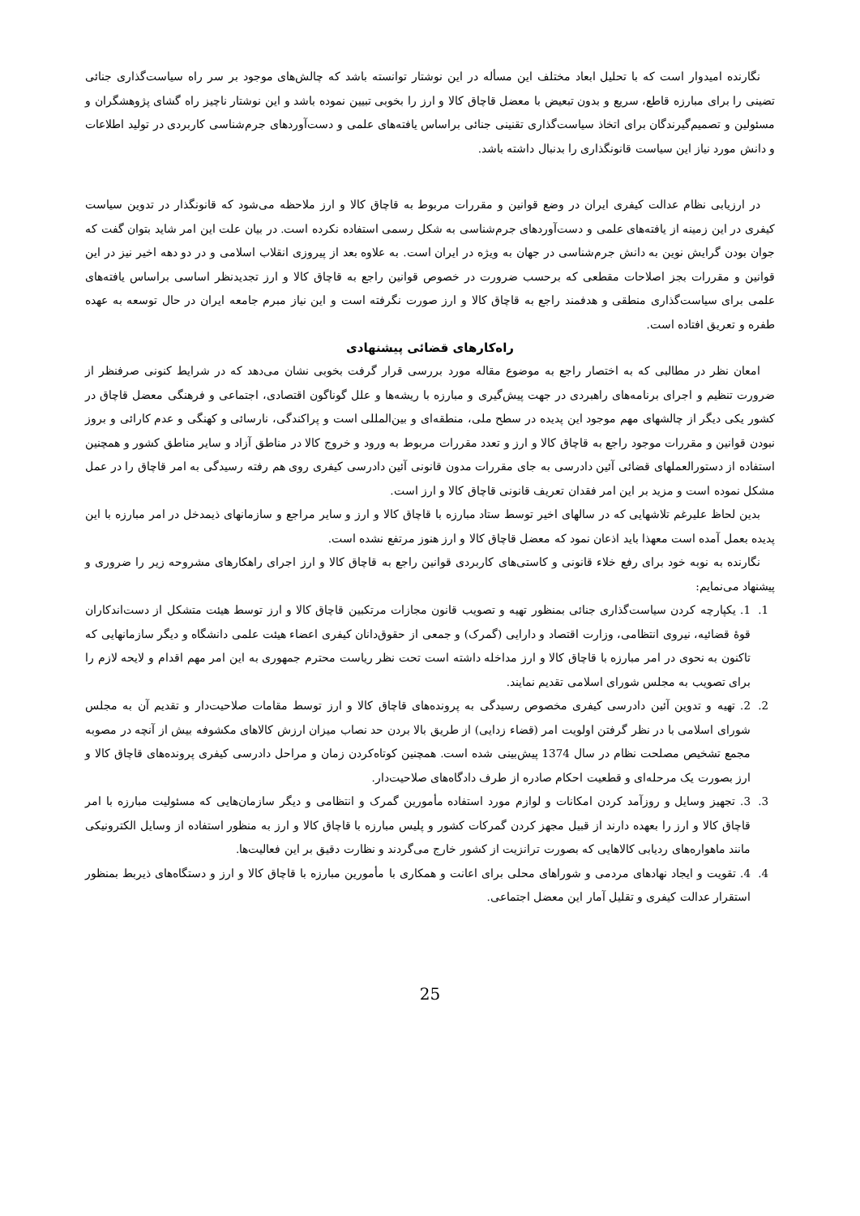نگارنده امیدوار است که با تحلیل ابعاد مختلف این مسأله در این نوشتار توانسته باشد که چالش‌های موجود بر سر راه سیاست‌گذاری جنائی تضینی را برای مبارزه قاطع، سریع و بدون تبعیض با معضل قاچاق کالا و ارز را بخوبی تبیین نموده باشد و این نوشتار ناچیز راه گشای پژوهشگران و مسئولین و تصمیم‌گیرندگان برای اتخاذ سیاست‌گذاری تقنینی جنائی براساس یافته‌های علمی و دست‌آوردهای جرم‌شناسی کاربردی در تولید اطلاعات و دانش مورد نیاز این سیاست قانونگذاری را بدنبال داشته باشد.
در ارزیابی نظام عدالت کیفری ایران در وضع قوانین و مقررات مربوط به قاچاق کالا و ارز ملاحظه می‌شود که قانونگذار در تدوین سیاست کیفری در این زمینه از یافته‌های علمی و دست‌آوردهای جرم‌شناسی به شکل رسمی استفاده نکرده است. در بیان علت این امر شاید بتوان گفت که جوان بودن گرایش نوین به دانش جرم‌شناسی در جهان به ویژه در ایران است. به علاوه بعد از پیروزی انقلاب اسلامی و در دو دهه اخیر نیز در این قوانین و مقررات بجز اصلاحات مقطعی که برحسب ضرورت در خصوص قوانین راجع به قاچاق کالا و ارز تجدیدنظر اساسی براساس یافته‌های علمی برای سیاست‌گذاری منطقی و هدفمند راجع به قاچاق کالا و ارز صورت نگرفته است و این نیاز مبرم جامعه ایران در حال توسعه به عهده طفره و تعریق افتاده است.
راه‌کارهای قضائی پیشنهادی
امعان نظر در مطالبی که به اختصار راجع به موضوع مقاله مورد بررسی قرار گرفت بخوبی نشان می‌دهد که در شرایط کنونی صرفنظر از ضرورت تنظیم و اجرای برنامه‌های راهبردی در جهت پیش‌گیری و مبارزه با ریشه‌ها و علل گوناگون اقتصادی، اجتماعی و فرهنگی معضل قاچاق در کشور یکی دیگر از چالشهای مهم موجود این پدیده در سطح ملی، منطقه‌ای و بین‌المللی است و پراکندگی، نارسائی و کهنگی و عدم کارائی و بروز نبودن قوانین و مقررات موجود راجع به قاچاق کالا و ارز و تعدد مقررات مربوط به ورود و خروج کالا در مناطق آزاد و سایر مناطق کشور و همچنین استفاده از دستورالعملهای قضائی آئین دادرسی به جای مقررات مدون قانونی آئین دادرسی کیفری روی هم رفته رسیدگی به امر قاچاق را در عمل مشکل نموده است و مزید بر این امر فقدان تعریف قانونی قاچاق کالا و ارز است.
بدین لحاظ علیرغم تلاشهایی که در سالهای اخیر توسط ستاد مبارزه با قاچاق کالا و ارز و سایر مراجع و سازمانهای ذیمدخل در امر مبارزه با این پدیده بعمل آمده است معهذا باید اذعان نمود که معضل قاچاق کالا و ارز هنوز مرتفع نشده است.
نگارنده به نوبه خود برای رفع خلاء قانونی و کاستی‌های کاربردی قوانین راجع به قاچاق کالا و ارز اجرای راهکارهای مشروحه زیر را ضروری و پیشنهاد می‌نمایم:
1. 1. یکپارچه کردن سیاست‌گذاری جنائی بمنظور تهیه و تصویب قانون مجازات مرتکبین قاچاق کالا و ارز توسط هیئت متشکل از دست‌اندکاران قوهٔ قضائیه، نیروی انتظامی، وزارت اقتصاد و دارایی (گمرک) و جمعی از حقوق‌دانان کیفری اعضاء هیئت علمی دانشگاه و دیگر سازمانهایی که تاکنون به نحوی در امر مبارزه با قاچاق کالا و ارز مداخله داشته است تحت نظر ریاست محترم جمهوری به این امر مهم اقدام و لایحه لازم را برای تصویب به مجلس شورای اسلامی تقدیم نمایند.
2. 2. تهیه و تدوین آئین دادرسی کیفری مخصوص رسیدگی به پرونده‌های قاچاق کالا و ارز توسط مقامات صلاحیت‌دار و تقدیم آن به مجلس شورای اسلامی با در نظر گرفتن اولویت امر (قضاء زدایی) از طریق بالا بردن حد نصاب میزان ارزش کالاهای مکشوفه بیش از آنچه در مصوبه مجمع تشخیص مصلحت نظام در سال 1374 پیش‌بینی شده است. همچنین کوتاه‌کردن زمان و مراحل دادرسی کیفری پرونده‌های قاچاق کالا و ارز بصورت یک مرحله‌ای و قطعیت احکام صادره از طرف دادگاه‌های صلاحیت‌دار.
3. 3. تجهیز وسایل و روزآمد کردن امکانات و لوازم مورد استفاده مأمورین گمرک و انتظامی و دیگر سازمان‌هایی که مسئولیت مبارزه با امر قاچاق کالا و ارز را بعهده دارند از قبیل مجهز کردن گمرکات کشور و پلیس مبارزه با قاچاق کالا و ارز به منظور استفاده از وسایل الکترونیکی مانند ماهواره‌های ردیابی کالاهایی که بصورت ترانزیت از کشور خارج می‌گردند و نظارت دقیق بر این فعالیت‌ها.
4. 4. تقویت و ایجاد نهادهای مردمی و شوراهای محلی برای اعانت و همکاری با مأمورین مبارزه با قاچاق کالا و ارز و دستگاه‌های ذیربط بمنظور استقرار عدالت کیفری و تقلیل آمار این معضل اجتماعی.
25